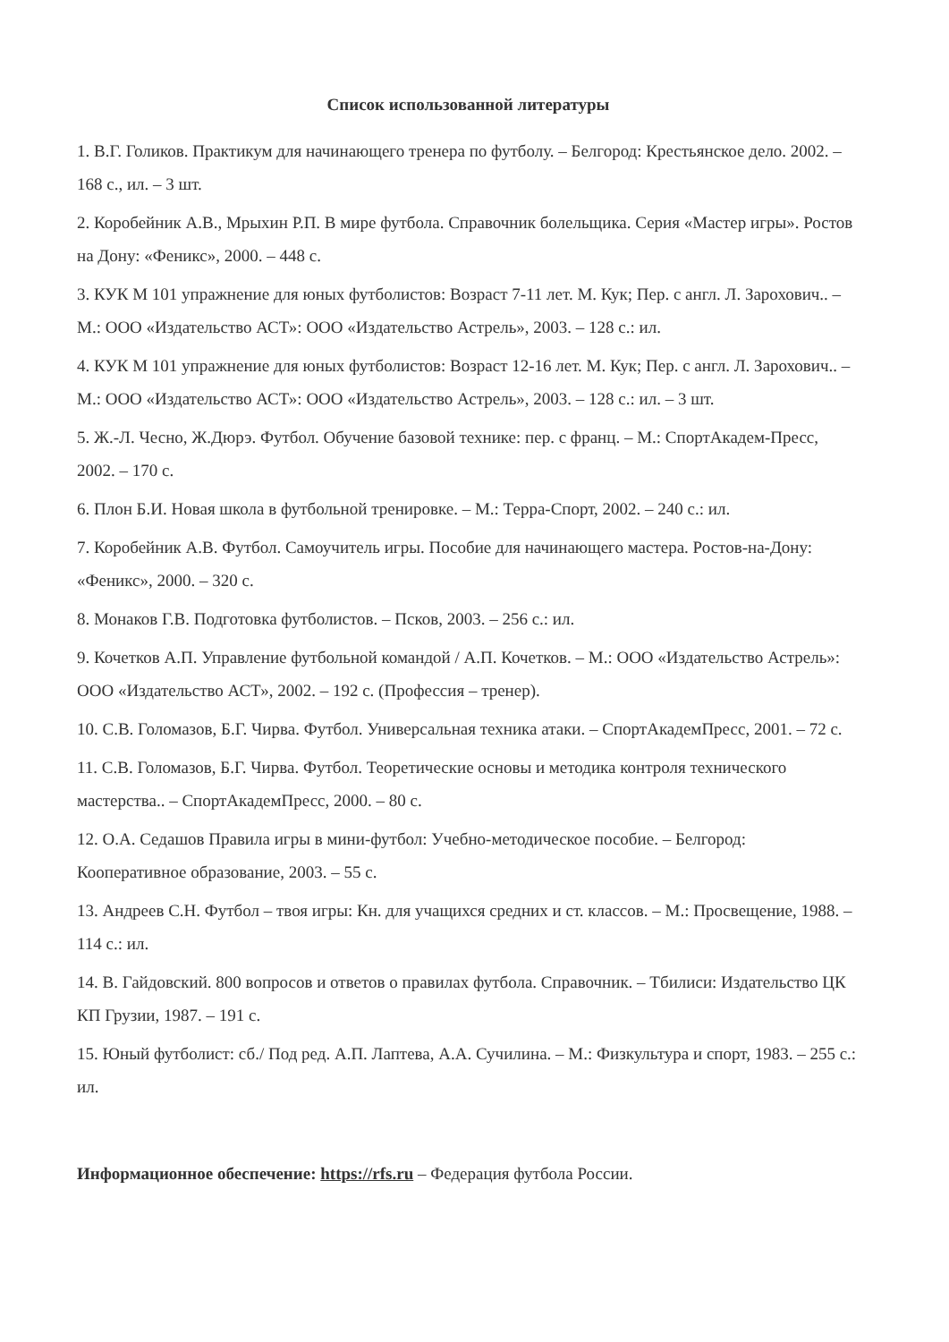Список использованной литературы
1. В.Г. Голиков. Практикум для начинающего тренера по футболу. – Белгород: Крестьянское дело. 2002. – 168 с., ил. – 3 шт.
2. Коробейник А.В., Мрыхин Р.П. В мире футбола. Справочник болельщика. Серия «Мастер игры». Ростов на Дону: «Феникс», 2000. – 448 с.
3. КУК М 101 упражнение для юных футболистов: Возраст 7-11 лет. М. Кук; Пер. с англ. Л. Зарохович.. – М.: ООО «Издательство АСТ»: ООО «Издательство Астрель», 2003. – 128 с.: ил.
4. КУК М 101 упражнение для юных футболистов: Возраст 12-16 лет. М. Кук; Пер. с англ. Л. Зарохович.. – М.: ООО «Издательство АСТ»: ООО «Издательство Астрель», 2003. – 128 с.: ил. – 3 шт.
5. Ж.-Л. Чесно, Ж.Дюрэ. Футбол. Обучение базовой технике: пер. с франц. – М.: СпортАкадем-Пресс, 2002. – 170 с.
6. Плон Б.И. Новая школа в футбольной тренировке. – М.: Терра-Спорт, 2002. – 240 с.: ил.
7. Коробейник А.В. Футбол. Самоучитель игры. Пособие для начинающего мастера. Ростов-на-Дону: «Феникс», 2000. – 320 с.
8. Монаков Г.В. Подготовка футболистов. – Псков, 2003. – 256 с.: ил.
9. Кочетков А.П. Управление футбольной командой / А.П. Кочетков. – М.: ООО «Издательство Астрель»: ООО «Издательство АСТ», 2002. – 192 с. (Профессия – тренер).
10. С.В. Голомазов, Б.Г. Чирва. Футбол. Универсальная техника атаки. – СпортАкадемПресс, 2001. – 72 с.
11. С.В. Голомазов, Б.Г. Чирва. Футбол. Теоретические основы и методика контроля технического мастерства.. – СпортАкадемПресс, 2000. – 80 с.
12. О.А. Седашов Правила игры в мини-футбол: Учебно-методическое пособие. – Белгород: Кооперативное образование, 2003. – 55 с.
13. Андреев С.Н. Футбол – твоя игры: Кн. для учащихся средних и ст. классов. – М.: Просвещение, 1988. – 114 с.: ил.
14. В. Гайдовский. 800 вопросов и ответов о правилах футбола. Справочник. – Тбилиси: Издательство ЦК КП Грузии, 1987. – 191 с.
15. Юный футболист: сб./ Под ред. А.П. Лаптева, А.А. Сучилина. – М.: Физкультура и спорт, 1983. – 255 с.: ил.
Информационное обеспечение: https://rfs.ru – Федерация футбола России.